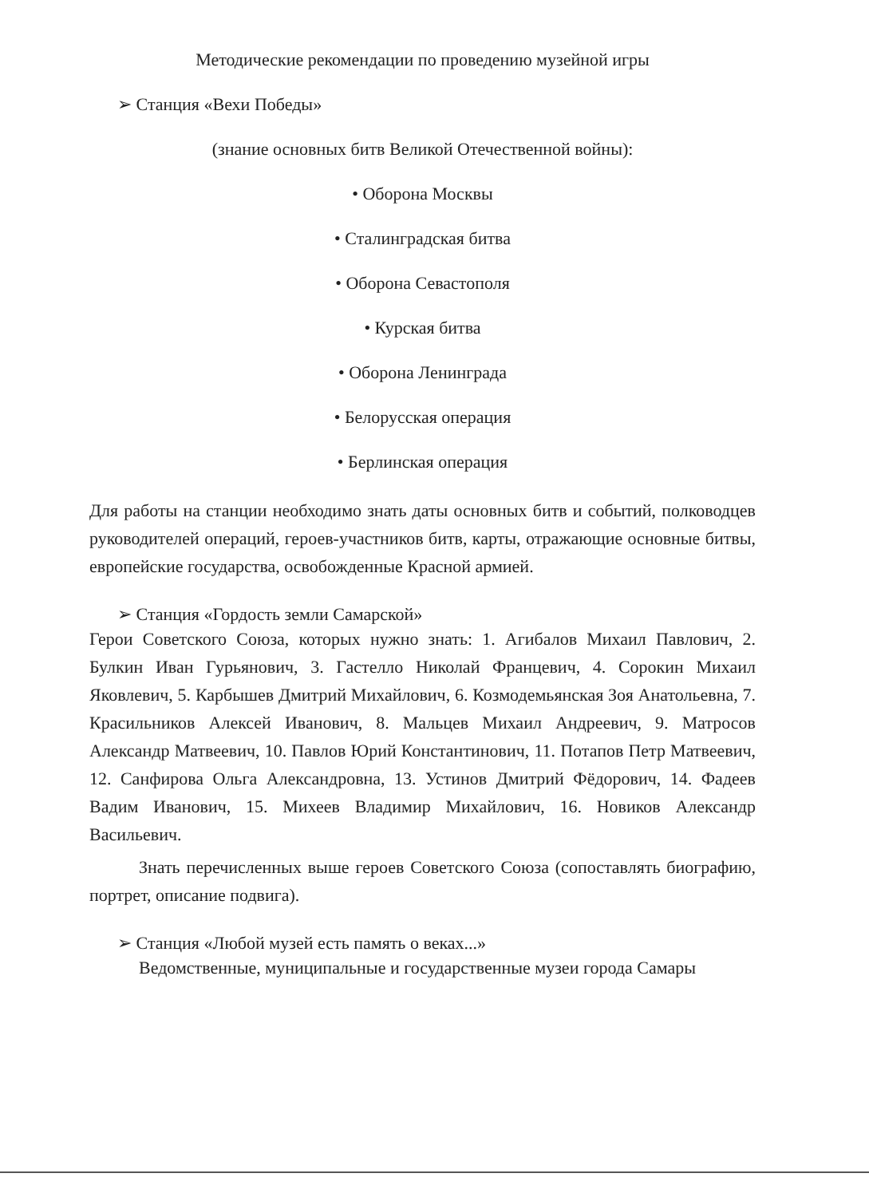Методические рекомендации по проведению музейной игры
➢ Станция «Вехи Победы»
(знание основных битв Великой Отечественной войны):
• Оборона Москвы
• Сталинградская битва
• Оборона Севастополя
• Курская битва
• Оборона Ленинграда
• Белорусская операция
• Берлинская операция
Для работы на станции необходимо знать даты основных битв и событий, полководцев руководителей операций, героев-участников битв, карты, отражающие основные битвы, европейские государства, освобожденные Красной армией.
➢ Станция «Гордость земли Самарской»
Герои Советского Союза, которых нужно знать: 1. Агибалов Михаил Павлович, 2. Булкин Иван Гурьянович, 3. Гастелло Николай Францевич, 4. Сорокин Михаил Яковлевич, 5. Карбышев Дмитрий Михайлович, 6. Козмодемьянская Зоя Анатольевна, 7. Красильников Алексей Иванович, 8. Мальцев Михаил Андреевич, 9. Матросов Александр Матвеевич, 10. Павлов Юрий Константинович, 11. Потапов Петр Матвеевич, 12. Санфирова Ольга Александровна, 13. Устинов Дмитрий Фёдорович, 14. Фадеев Вадим Иванович, 15. Михеев Владимир Михайлович, 16. Новиков Александр Васильевич.
Знать перечисленных выше героев Советского Союза (сопоставлять биографию, портрет, описание подвига).
➢ Станция «Любой музей есть память о веках...»
Ведомственные, муниципальные и государственные музеи города Самары